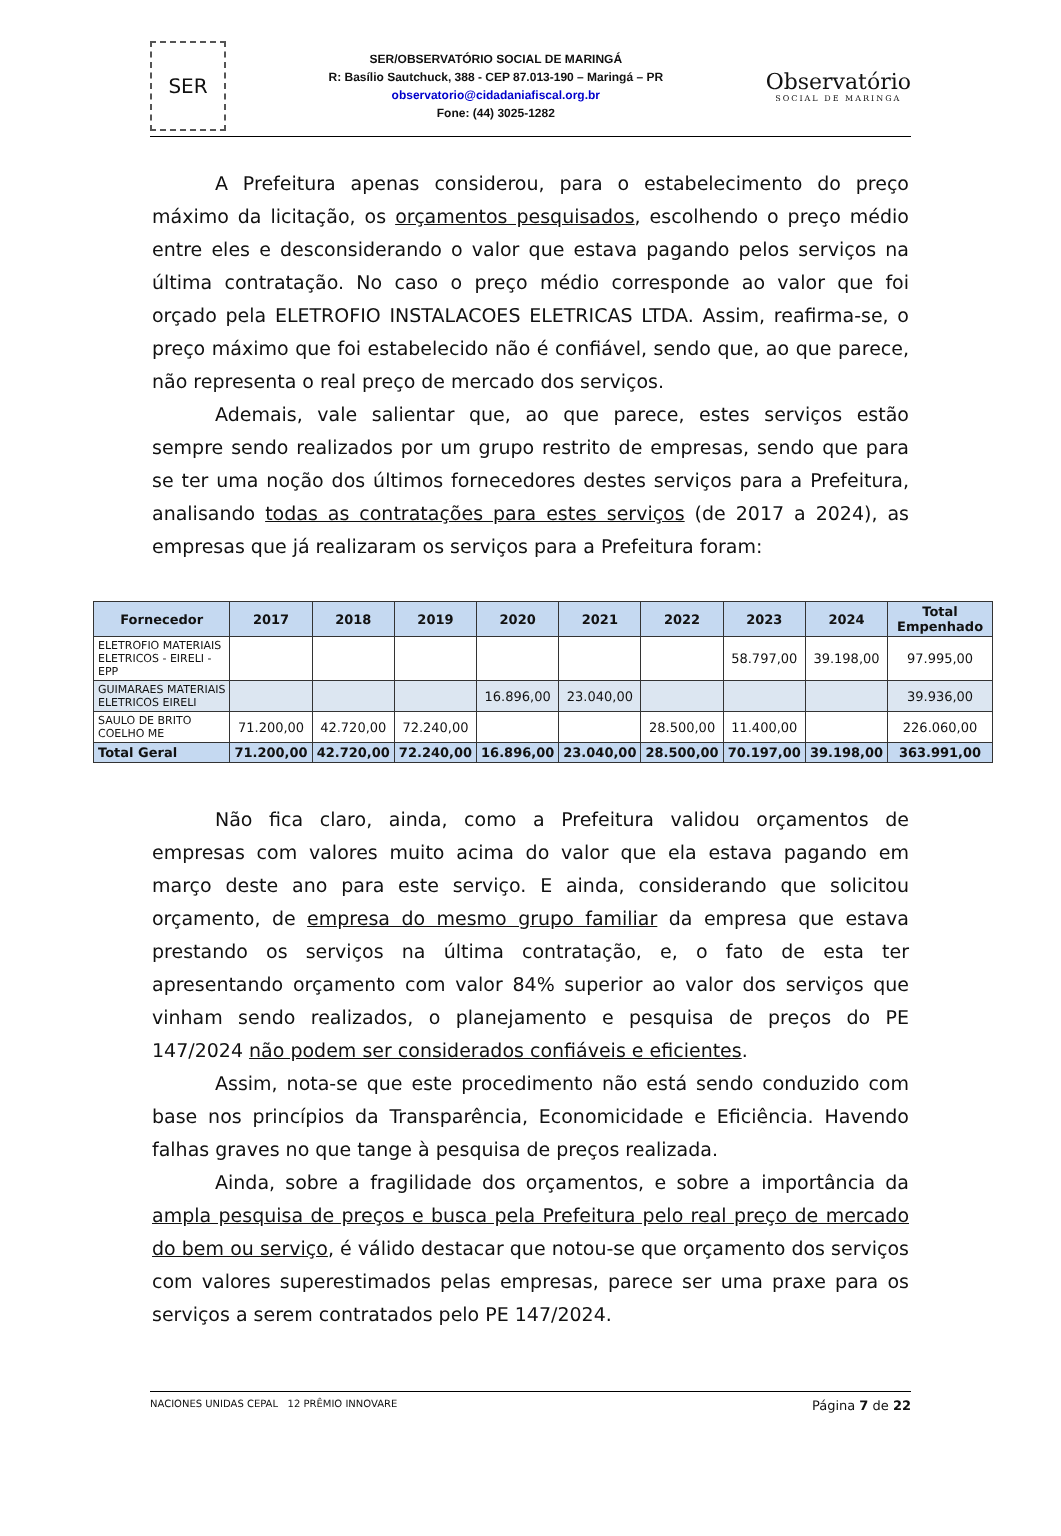SER
SER/OBSERVATÓRIO SOCIAL DE MARINGÁ
R: Basílio Sautchuck, 388 - CEP 87.013-190 – Maringá – PR
observatorio@cidadaniafiscal.org.br
Fone: (44) 3025-1282
Observatório
SOCIAL DE MARINGA
A Prefeitura apenas considerou, para o estabelecimento do preço máximo da licitação, os orçamentos pesquisados, escolhendo o preço médio entre eles e desconsiderando o valor que estava pagando pelos serviços na última contratação. No caso o preço médio corresponde ao valor que foi orçado pela ELETROFIO INSTALACOES ELETRICAS LTDA. Assim, reafirma-se, o preço máximo que foi estabelecido não é confiável, sendo que, ao que parece, não representa o real preço de mercado dos serviços.
Ademais, vale salientar que, ao que parece, estes serviços estão sempre sendo realizados por um grupo restrito de empresas, sendo que para se ter uma noção dos últimos fornecedores destes serviços para a Prefeitura, analisando todas as contratações para estes serviços (de 2017 a 2024), as empresas que já realizaram os serviços para a Prefeitura foram:
| Fornecedor | 2017 | 2018 | 2019 | 2020 | 2021 | 2022 | 2023 | 2024 | Total Empenhado |
| --- | --- | --- | --- | --- | --- | --- | --- | --- | --- |
| ELETROFIO MATERIAIS ELETRICOS - EIRELI - EPP | | | | | | | 58.797,00 | 39.198,00 | 97.995,00 |
| GUIMARAES MATERIAIS ELETRICOS EIRELI | | | | 16.896,00 | 23.040,00 | | | | 39.936,00 |
| SAULO DE BRITO COELHO ME | 71.200,00 | 42.720,00 | 72.240,00 | | | 28.500,00 | 11.400,00 | | 226.060,00 |
| Total Geral | 71.200,00 | 42.720,00 | 72.240,00 | 16.896,00 | 23.040,00 | 28.500,00 | 70.197,00 | 39.198,00 | 363.991,00 |
Não fica claro, ainda, como a Prefeitura validou orçamentos de empresas com valores muito acima do valor que ela estava pagando em março deste ano para este serviço. E ainda, considerando que solicitou orçamento, de empresa do mesmo grupo familiar da empresa que estava prestando os serviços na última contratação, e, o fato de esta ter apresentando orçamento com valor 84% superior ao valor dos serviços que vinham sendo realizados, o planejamento e pesquisa de preços do PE 147/2024 não podem ser considerados confiáveis e eficientes.
Assim, nota-se que este procedimento não está sendo conduzido com base nos princípios da Transparência, Economicidade e Eficiência. Havendo falhas graves no que tange à pesquisa de preços realizada.
Ainda, sobre a fragilidade dos orçamentos, e sobre a importância da ampla pesquisa de preços e busca pela Prefeitura pelo real preço de mercado do bem ou serviço, é válido destacar que notou-se que orçamento dos serviços com valores superestimados pelas empresas, parece ser uma praxe para os serviços a serem contratados pelo PE 147/2024.
NACIONES UNIDAS CEPAL 12 PRÊMIO INNOVARE
Página 7 de 22